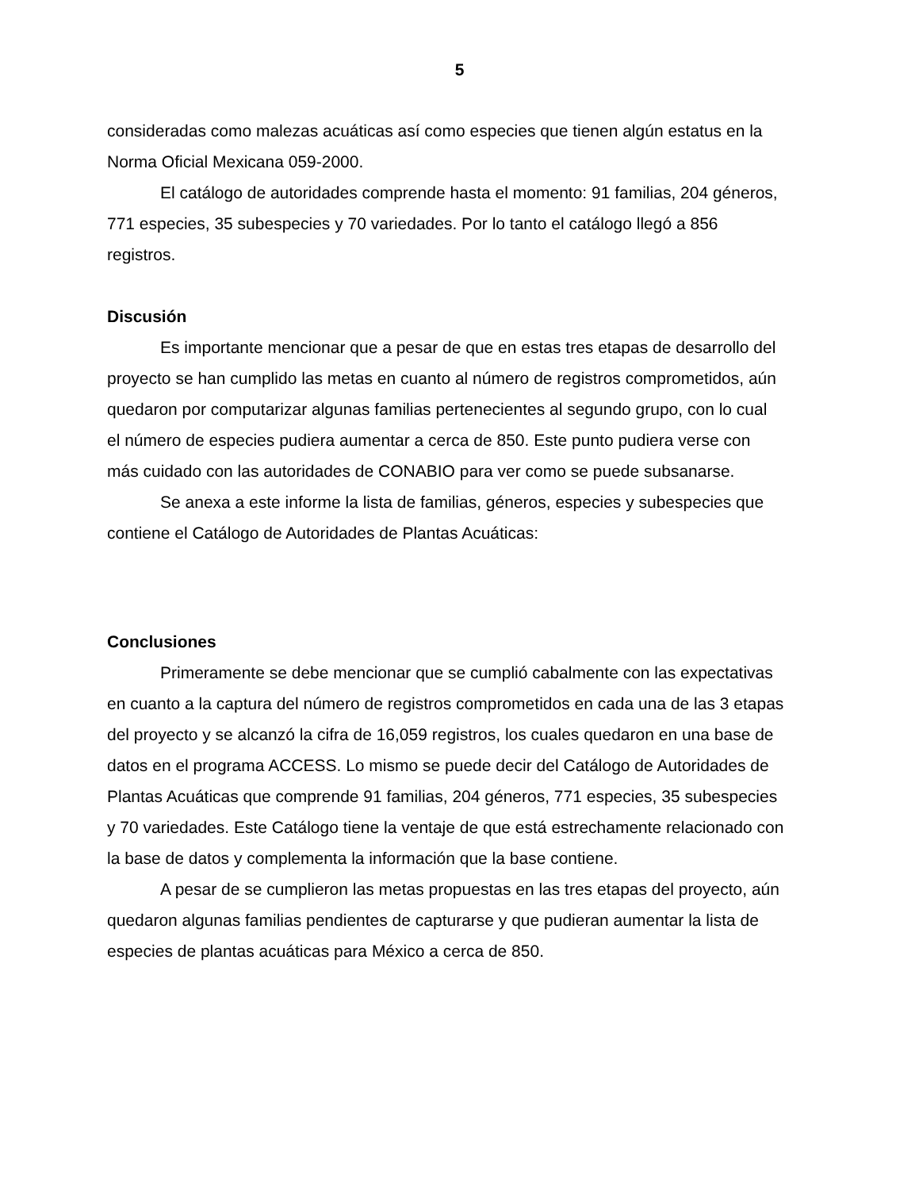5
consideradas como malezas acuáticas así como especies que tienen algún estatus en la Norma Oficial Mexicana 059-2000.
El catálogo de autoridades comprende hasta el momento: 91 familias, 204 géneros, 771 especies, 35 subespecies y 70 variedades. Por lo tanto el catálogo llegó a 856 registros.
Discusión
Es importante mencionar que a pesar de que en estas tres etapas de desarrollo del proyecto se han cumplido las metas en cuanto al número de registros comprometidos, aún quedaron por computarizar algunas familias pertenecientes al segundo grupo, con lo cual el número de especies pudiera aumentar a cerca de 850. Este punto pudiera verse con más cuidado con las autoridades de CONABIO para ver como se puede subsanarse.
Se anexa a este informe la lista de familias, géneros, especies y subespecies que contiene el Catálogo de Autoridades de Plantas Acuáticas:
Conclusiones
Primeramente se debe mencionar que se cumplió cabalmente con las expectativas en cuanto a la captura del número de registros comprometidos en cada una de las 3 etapas del proyecto y se alcanzó la cifra de 16,059 registros, los cuales quedaron en una base de datos en el programa ACCESS. Lo mismo se puede decir del Catálogo de Autoridades de Plantas Acuáticas que comprende 91 familias, 204 géneros, 771 especies, 35 subespecies y 70 variedades. Este Catálogo tiene la ventaje de que está estrechamente relacionado con la base de datos y complementa la información que la base contiene.
A pesar de se cumplieron las metas propuestas en las tres etapas del proyecto, aún quedaron algunas familias pendientes de capturarse y que pudieran aumentar la lista de especies de plantas acuáticas para México a cerca de 850.